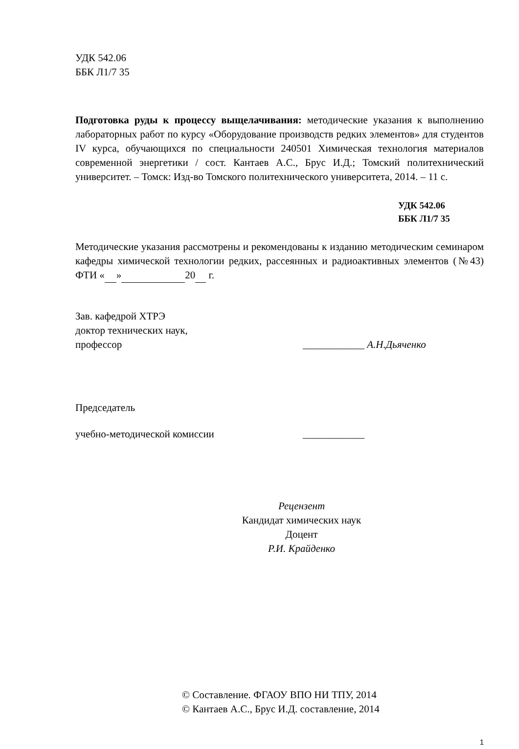УДК 542.06
ББК Л1/7 35
Подготовка руды к процессу выщелачивания: методические указания к выполнению лабораторных работ по курсу «Оборудование производств редких элементов» для студентов IV курса, обучающихся по специальности 240501 Химическая технология материалов современной энергетики / сост. Кантаев А.С., Брус И.Д.; Томский политехнический университет. – Томск: Изд-во Томского политехнического университета, 2014. – 11 с.
УДК 542.06
ББК Л1/7 35
Методические указания рассмотрены и рекомендованы к изданию методическим семинаром кафедры химической технологии редких, рассеянных и радиоактивных элементов (№43) ФТИ « » 20 г.
Зав. кафедрой ХТРЭ
доктор технических наук,
профессор ____________ А.Н.Дьяченко
Председатель
учебно-методической комиссии ____________
Рецензент
Кандидат химических наук
Доцент
Р.И. Крайденко
© Составление. ФГАОУ ВПО НИ ТПУ, 2014
© Кантаев А.С., Брус И.Д. составление, 2014
1